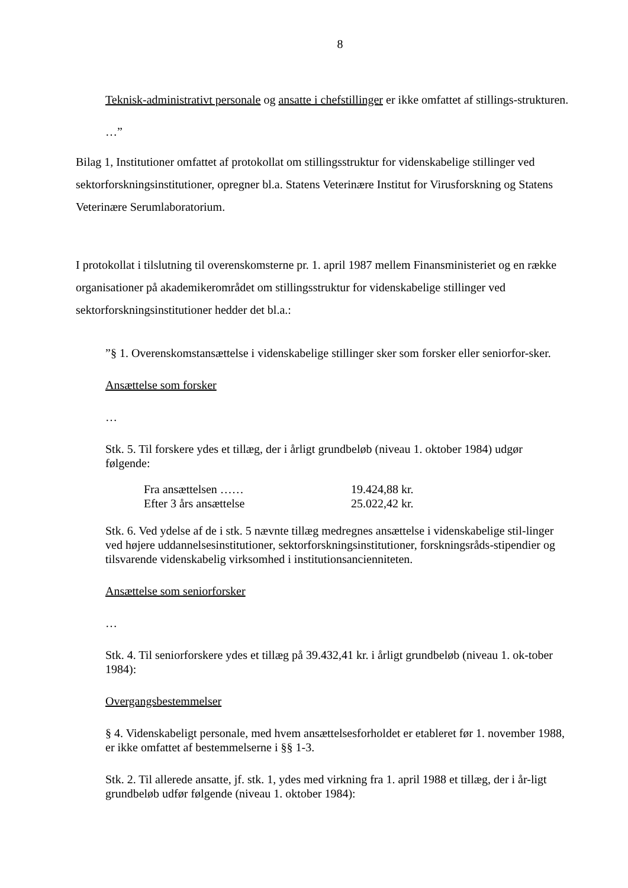8
Teknisk-administrativt personale og ansatte i chefstillinger er ikke omfattet af stillings-strukturen.
…”
Bilag 1, Institutioner omfattet af protokollat om stillingsstruktur for videnskabelige stillinger ved sektorforskningsinstitutioner, opregner bl.a. Statens Veterinære Institut for Virusforskning og Statens Veterinære Serumlaboratorium.
I protokollat i tilslutning til overenskomsterne pr. 1. april 1987 mellem Finansministeriet og en række organisationer på akademikerområdet om stillingsstruktur for videnskabelige stillinger ved sektorforskningsinstitutioner hedder det bl.a.:
”§ 1. Overenskomstansættelse i videnskabelige stillinger sker som forsker eller seniorfor-sker.
Ansættelse som forsker
…
Stk. 5. Til forskere ydes et tillæg, der i årligt grundbeløb (niveau 1. oktober 1984) udgør følgende:
| Fra ansættelsen …… | 19.424,88 kr. |
| Efter 3 års ansættelse | 25.022,42 kr. |
Stk. 6. Ved ydelse af de i stk. 5 nævnte tillæg medregnes ansættelse i videnskabelige stil-linger ved højere uddannelsesinstitutioner, sektorforskningsinstitutioner, forskningsråds-stipendier og tilsvarende videnskabelig virksomhed i institutionsancienniteten.
Ansættelse som seniorforsker
…
Stk. 4. Til seniorforskere ydes et tillæg på 39.432,41 kr. i årligt grundbeløb (niveau 1. ok-tober 1984):
Overgangsbestemmelser
§ 4. Videnskabeligt personale, med hvem ansættelsesforholdet er etableret før 1. november 1988, er ikke omfattet af bestemmelserne i §§ 1-3.
Stk. 2. Til allerede ansatte, jf. stk. 1, ydes med virkning fra 1. april 1988 et tillæg, der i år-ligt grundbeløb udfør følgende (niveau 1. oktober 1984):